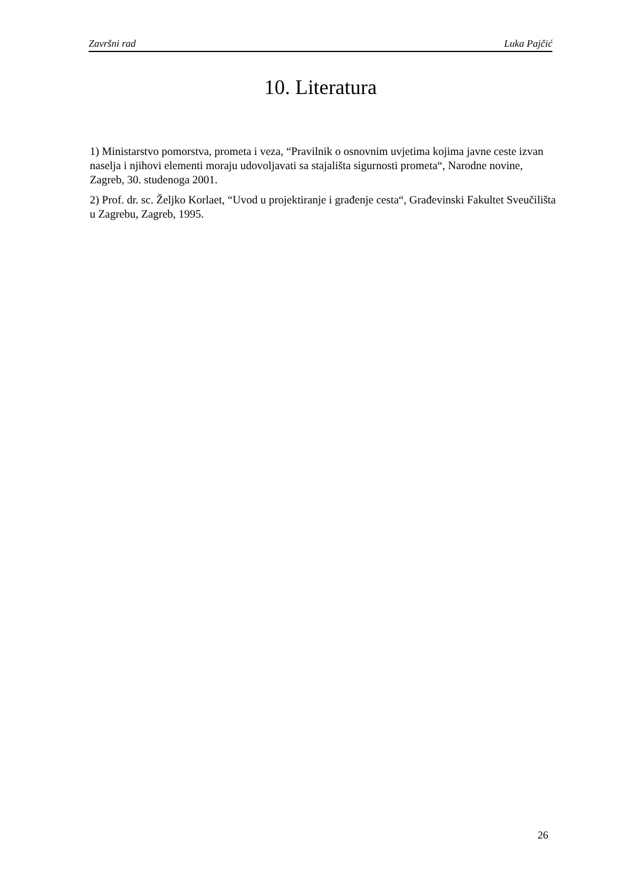Završni rad Luka Pajčić
10. Literatura
1) Ministarstvo pomorstva, prometa i veza, “Pravilnik o osnovnim uvjetima kojima javne ceste izvan naselja i njihovi elementi moraju udovoljavati sa stajališta sigurnosti prometa“, Narodne novine, Zagreb, 30. studenoga 2001.
2) Prof. dr. sc. Željko Korlaet, “Uvod u projektiranje i građenje cesta“, Građevinski Fakultet Sveučilišta u Zagrebu, Zagreb, 1995.
26